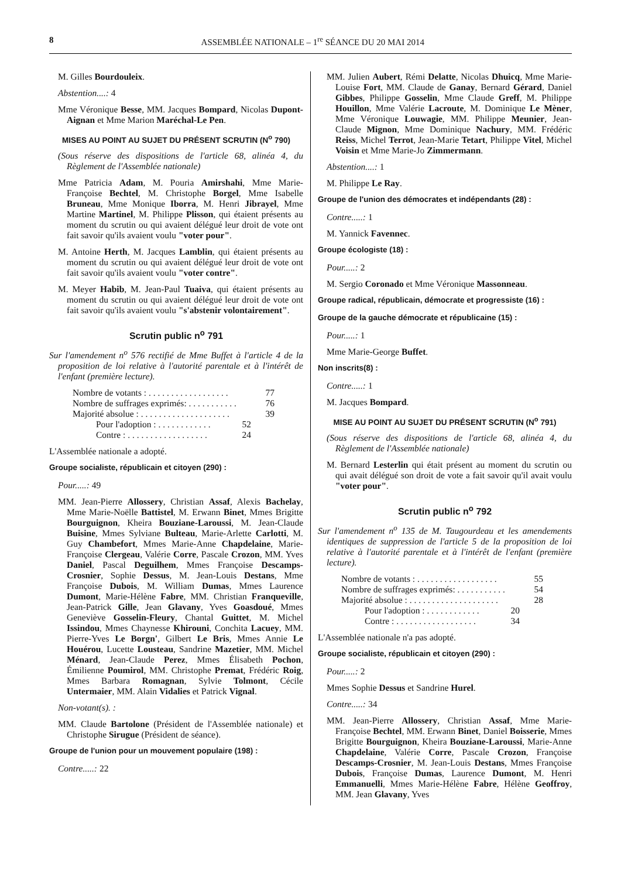8 ASSEMBLÉE NATIONALE – 1<sup>re</sup> SÉANCE DU 20 MAI 2014
M. Gilles Bourdouleix.
Abstention....: 4
Mme Véronique Besse, MM. Jacques Bompard, Nicolas Dupont-Aignan et Mme Marion Maréchal-Le Pen.
MISES AU POINT AU SUJET DU PRÉSENT SCRUTIN (N<sup>o</sup> 790)
(Sous réserve des dispositions de l'article 68, alinéa 4, du Règlement de l'Assemblée nationale)
Mme Patricia Adam, M. Pouria Amirshahi, Mme Marie-Françoise Bechtel, M. Christophe Borgel, Mme Isabelle Bruneau, Mme Monique Iborra, M. Henri Jibrayel, Mme Martine Martinel, M. Philippe Plisson, qui étaient présents au moment du scrutin ou qui avaient délégué leur droit de vote ont fait savoir qu'ils avaient voulu "voter pour".
M. Antoine Herth, M. Jacques Lamblin, qui étaient présents au moment du scrutin ou qui avaient délégué leur droit de vote ont fait savoir qu'ils avaient voulu "voter contre".
M. Meyer Habib, M. Jean-Paul Tuaiva, qui étaient présents au moment du scrutin ou qui avaient délégué leur droit de vote ont fait savoir qu'ils avaient voulu "s'abstenir volontairement".
Scrutin public n<sup>o</sup> 791
Sur l'amendement n<sup>o</sup> 576 rectifié de Mme Buffet à l'article 4 de la proposition de loi relative à l'autorité parentale et à l'intérêt de l'enfant (première lecture).
Nombre de votants : . . . . . . . . . . . . . . . . . . 77
Nombre de suffrages exprimés: . . . . . . . . . . . 76
Majorité absolue : . . . . . . . . . . . . . . . . . . . . 39
Pour l'adoption : . . . . . . . . . . . . 52
Contre : . . . . . . . . . . . . . . . . . . 24
L'Assemblée nationale a adopté.
Groupe socialiste, républicain et citoyen (290) :
Pour.....: 49
MM. Jean-Pierre Allossery, Christian Assaf, Alexis Bachelay, Mme Marie-Noëlle Battistel, M. Erwann Binet, Mmes Brigitte Bourguignon, Kheira Bouziane-Laroussi, M. Jean-Claude Buisine, Mmes Sylviane Bulteau, Marie-Arlette Carlotti, M. Guy Chambefort, Mmes Marie-Anne Chapdelaine, Marie-Françoise Clergeau, Valérie Corre, Pascale Crozon, MM. Yves Daniel, Pascal Deguilhem, Mmes Françoise Descamps-Crosnier, Sophie Dessus, M. Jean-Louis Destans, Mme Françoise Dubois, M. William Dumas, Mmes Laurence Dumont, Marie-Hélène Fabre, MM. Christian Franqueville, Jean-Patrick Gille, Jean Glavany, Yves Goasdoué, Mmes Geneviève Gosselin-Fleury, Chantal Guittet, M. Michel Issindou, Mmes Chaynesse Khirouni, Conchita Lacuey, MM. Pierre-Yves Le Borgn', Gilbert Le Bris, Mmes Annie Le Houérou, Lucette Lousteau, Sandrine Mazetier, MM. Michel Ménard, Jean-Claude Perez, Mmes Élisabeth Pochon, Émilienne Poumirol, MM. Christophe Premat, Frédéric Roig, Mmes Barbara Romagnan, Sylvie Tolmont, Cécile Untermaier, MM. Alain Vidalies et Patrick Vignal.
Non-votant(s). :
MM. Claude Bartolone (Président de l'Assemblée nationale) et Christophe Sirugue (Président de séance).
Groupe de l'union pour un mouvement populaire (198) :
Contre.....: 22
MM. Julien Aubert, Rémi Delatte, Nicolas Dhuicq, Mme Marie-Louise Fort, MM. Claude de Ganay, Bernard Gérard, Daniel Gibbes, Philippe Gosselin, Mme Claude Greff, M. Philippe Houillon, Mme Valérie Lacroute, M. Dominique Le Mèner, Mme Véronique Louwagie, MM. Philippe Meunier, Jean-Claude Mignon, Mme Dominique Nachury, MM. Frédéric Reiss, Michel Terrot, Jean-Marie Tetart, Philippe Vitel, Michel Voisin et Mme Marie-Jo Zimmermann.
Abstention....: 1
M. Philippe Le Ray.
Groupe de l'union des démocrates et indépendants (28) :
Contre.....: 1
M. Yannick Favennec.
Groupe écologiste (18) :
Pour.....: 2
M. Sergio Coronado et Mme Véronique Massonneau.
Groupe radical, républicain, démocrate et progressiste (16) :
Groupe de la gauche démocrate et républicaine (15) :
Pour.....: 1
Mme Marie-George Buffet.
Non inscrits(8) :
Contre.....: 1
M. Jacques Bompard.
MISE AU POINT AU SUJET DU PRÉSENT SCRUTIN (N<sup>o</sup> 791)
(Sous réserve des dispositions de l'article 68, alinéa 4, du Règlement de l'Assemblée nationale)
M. Bernard Lesterlin qui était présent au moment du scrutin ou qui avait délégué son droit de vote a fait savoir qu'il avait voulu "voter pour".
Scrutin public n<sup>o</sup> 792
Sur l'amendement n<sup>o</sup> 135 de M. Taugourdeau et les amendements identiques de suppression de l'article 5 de la proposition de loi relative à l'autorité parentale et à l'intérêt de l'enfant (première lecture).
Nombre de votants : . . . . . . . . . . . . . . . . . . 55
Nombre de suffrages exprimés: . . . . . . . . . . . 54
Majorité absolue : . . . . . . . . . . . . . . . . . . . . 28
Pour l'adoption : . . . . . . . . . . . . 20
Contre : . . . . . . . . . . . . . . . . . . 34
L'Assemblée nationale n'a pas adopté.
Groupe socialiste, républicain et citoyen (290) :
Pour.....: 2
Mmes Sophie Dessus et Sandrine Hurel.
Contre.....: 34
MM. Jean-Pierre Allossery, Christian Assaf, Mme Marie-Françoise Bechtel, MM. Erwann Binet, Daniel Boisserie, Mmes Brigitte Bourguignon, Kheira Bouziane-Laroussi, Marie-Anne Chapdelaine, Valérie Corre, Pascale Crozon, Françoise Descamps-Crosnier, M. Jean-Louis Destans, Mmes Françoise Dubois, Françoise Dumas, Laurence Dumont, M. Henri Emmanuelli, Mmes Marie-Hélène Fabre, Hélène Geoffroy, MM. Jean Glavany, Yves